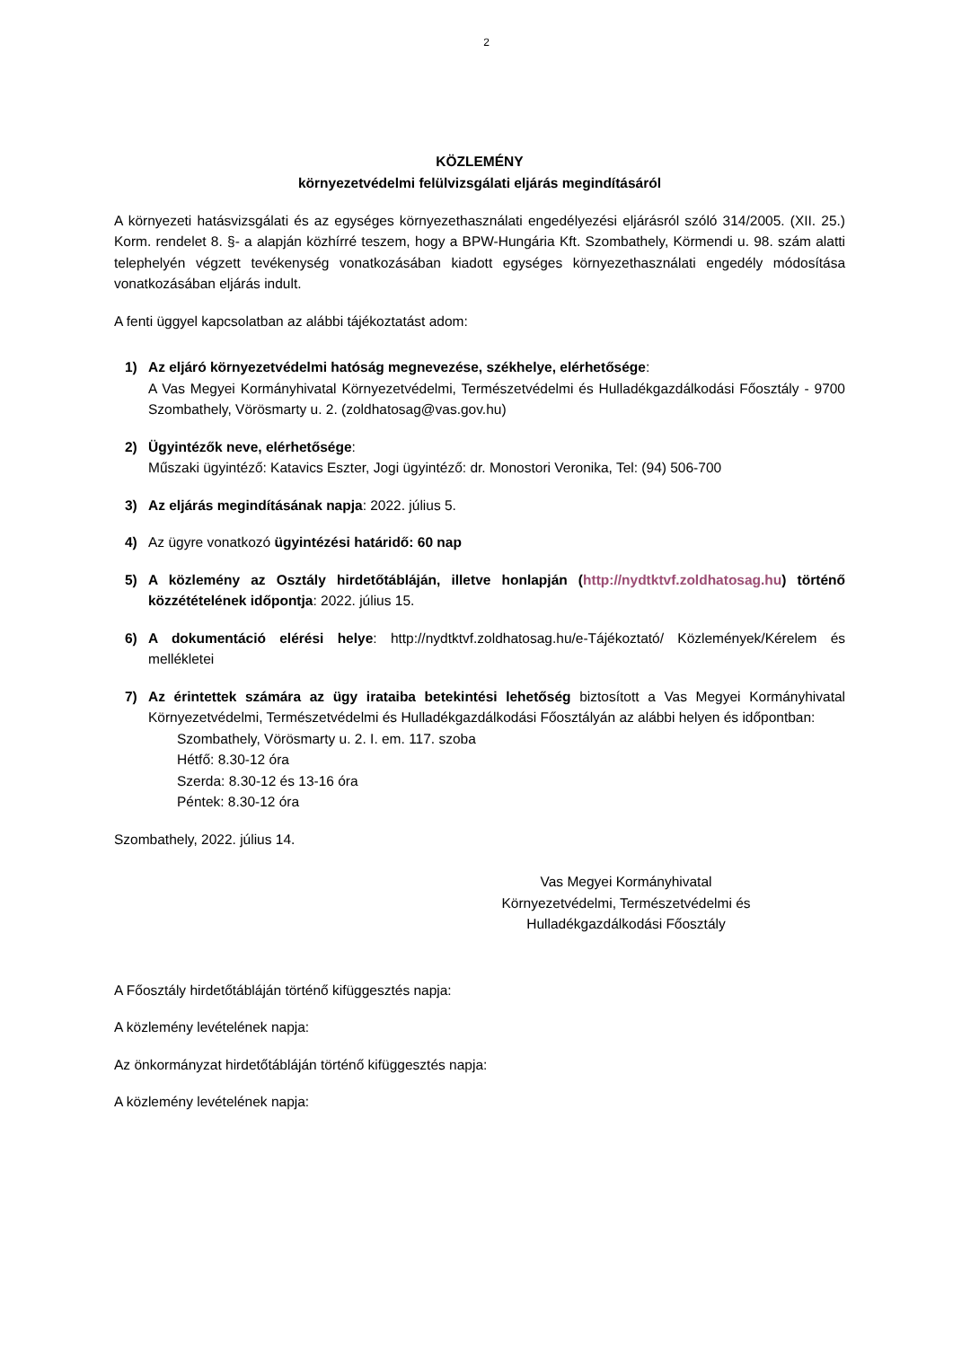2
KÖZLEMÉNY
környezetvédelmi felülvizsgálati eljárás megindításáról
A környezeti hatásvizsgálati és az egységes környezethasználati engedélyezési eljárásról szóló 314/2005. (XII. 25.) Korm. rendelet 8. §- a alapján közhírré teszem, hogy a BPW-Hungária Kft. Szombathely, Körmendi u. 98. szám alatti telephelyén végzett tevékenység vonatkozásában kiadott egységes környezethasználati engedély módosítása vonatkozásában eljárás indult.
A fenti üggyel kapcsolatban az alábbi tájékoztatást adom:
1) Az eljáró környezetvédelmi hatóság megnevezése, székhelye, elérhetősége:
A Vas Megyei Kormányhivatal Környezetvédelmi, Természetvédelmi és Hulladékgazdálkodási Főosztály - 9700 Szombathely, Vörösmarty u. 2. (zoldhatosag@vas.gov.hu)
2) Ügyintézők neve, elérhetősége:
Műszaki ügyintéző: Katavics Eszter, Jogi ügyintéző: dr. Monostori Veronika, Tel: (94) 506-700
3) Az eljárás megindításának napja: 2022. július 5.
4) Az ügyre vonatkozó ügyintézési határidő: 60 nap
5) A közlemény az Osztály hirdetőtábláján, illetve honlapján (http://nydtktvf.zoldhatosag.hu) történő közzétételének időpontja: 2022. július 15.
6) A dokumentáció elérési helye: http://nydtktvf.zoldhatosag.hu/e-Tájékoztató/ Közlemények/Kérelem és mellékletei
7) Az érintettek számára az ügy irataiba betekintési lehetőség biztosított a Vas Megyei Kormányhivatal Környezetvédelmi, Természetvédelmi és Hulladékgazdálkodási Főosztályán az alábbi helyen és időpontban:
Szombathely, Vörösmarty u. 2. I. em. 117. szoba
Hétfő: 8.30-12 óra
Szerda: 8.30-12 és 13-16 óra
Péntek: 8.30-12 óra
Szombathely, 2022. július 14.
Vas Megyei Kormányhivatal
Környezetvédelmi, Természetvédelmi és
Hulladékgazdálkodási Főosztály
A Főosztály hirdetőtábláján történő kifüggesztés napja:
A közlemény levételének napja:
Az önkormányzat hirdetőtábláján történő kifüggesztés napja:
A közlemény levételének napja: